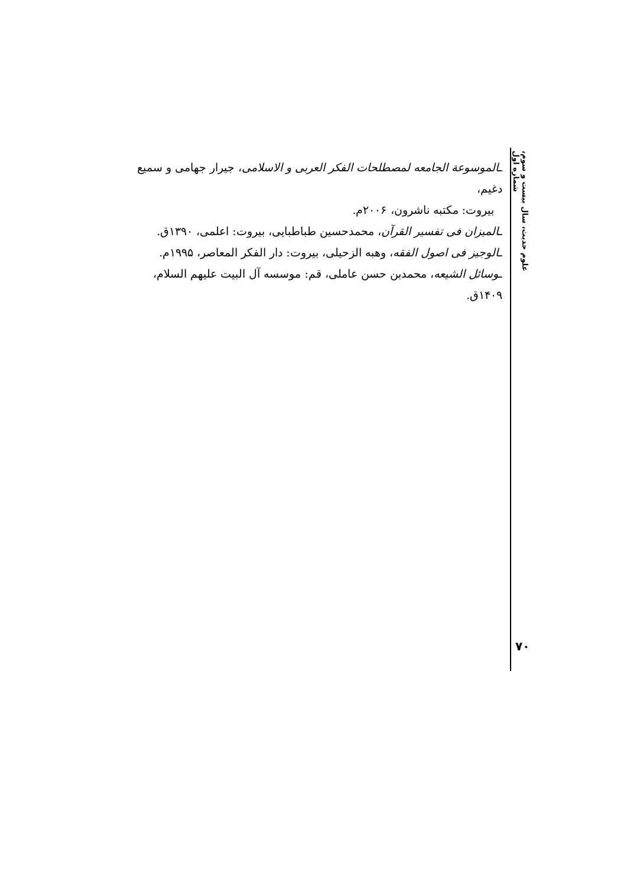علوم حدیث، سال بیست و سوم، شماره اول
ـالموسوعة الجامعه لمصطلحات الفکر العربی و الاسلامی، جیرار جهامی و سمیع دغیم،
بیروت: مکتبه ناشرون، ۲۰۰۶م.
ـالمیزان فی تفسیر القرآن، محمدحسین طباطبایی، بیروت: اعلمی، ۱۳۹۰ق.
ـالوجیز فی اصول الفقه، وهبه الزحیلی، بیروت: دار الفکر المعاصر، ۱۹۹۵م.
ـوسائل الشیعه، محمدبن حسن عاملی، قم: موسسه آل البیت علیهم السلام، ۱۴۰۹ق.
۷۰